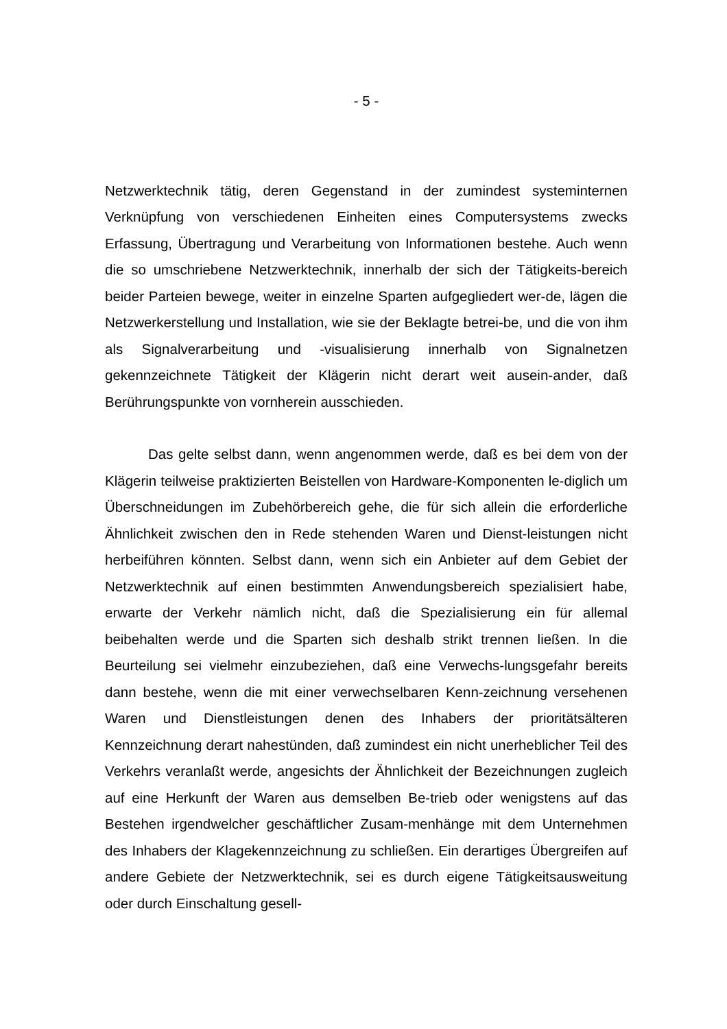- 5 -
Netzwerktechnik tätig, deren Gegenstand in der zumindest systeminternen Verknüpfung von verschiedenen Einheiten eines Computersystems zwecks Erfassung, Übertragung und Verarbeitung von Informationen bestehe. Auch wenn die so umschriebene Netzwerktechnik, innerhalb der sich der Tätigkeits-bereich beider Parteien bewege, weiter in einzelne Sparten aufgegliedert wer-de, lägen die Netzwerkerstellung und Installation, wie sie der Beklagte betrei-be, und die von ihm als Signalverarbeitung und -visualisierung innerhalb von Signalnetzen gekennzeichnete Tätigkeit der Klägerin nicht derart weit ausein-ander, daß Berührungspunkte von vornherein ausschieden.
Das gelte selbst dann, wenn angenommen werde, daß es bei dem von der Klägerin teilweise praktizierten Beistellen von Hardware-Komponenten le-diglich um Überschneidungen im Zubehörbereich gehe, die für sich allein die erforderliche Ähnlichkeit zwischen den in Rede stehenden Waren und Dienst-leistungen nicht herbeiführen könnten. Selbst dann, wenn sich ein Anbieter auf dem Gebiet der Netzwerktechnik auf einen bestimmten Anwendungsbereich spezialisiert habe, erwarte der Verkehr nämlich nicht, daß die Spezialisierung ein für allemal beibehalten werde und die Sparten sich deshalb strikt trennen ließen. In die Beurteilung sei vielmehr einzubeziehen, daß eine Verwechs-lungsgefahr bereits dann bestehe, wenn die mit einer verwechselbaren Kenn-zeichnung versehenen Waren und Dienstleistungen denen des Inhabers der prioritätsälteren Kennzeichnung derart nahestünden, daß zumindest ein nicht unerheblicher Teil des Verkehrs veranlaßt werde, angesichts der Ähnlichkeit der Bezeichnungen zugleich auf eine Herkunft der Waren aus demselben Be-trieb oder wenigstens auf das Bestehen irgendwelcher geschäftlicher Zusam-menhänge mit dem Unternehmen des Inhabers der Klagekennzeichnung zu schließen. Ein derartiges Übergreifen auf andere Gebiete der Netzwerktechnik, sei es durch eigene Tätigkeitsausweitung oder durch Einschaltung gesell-